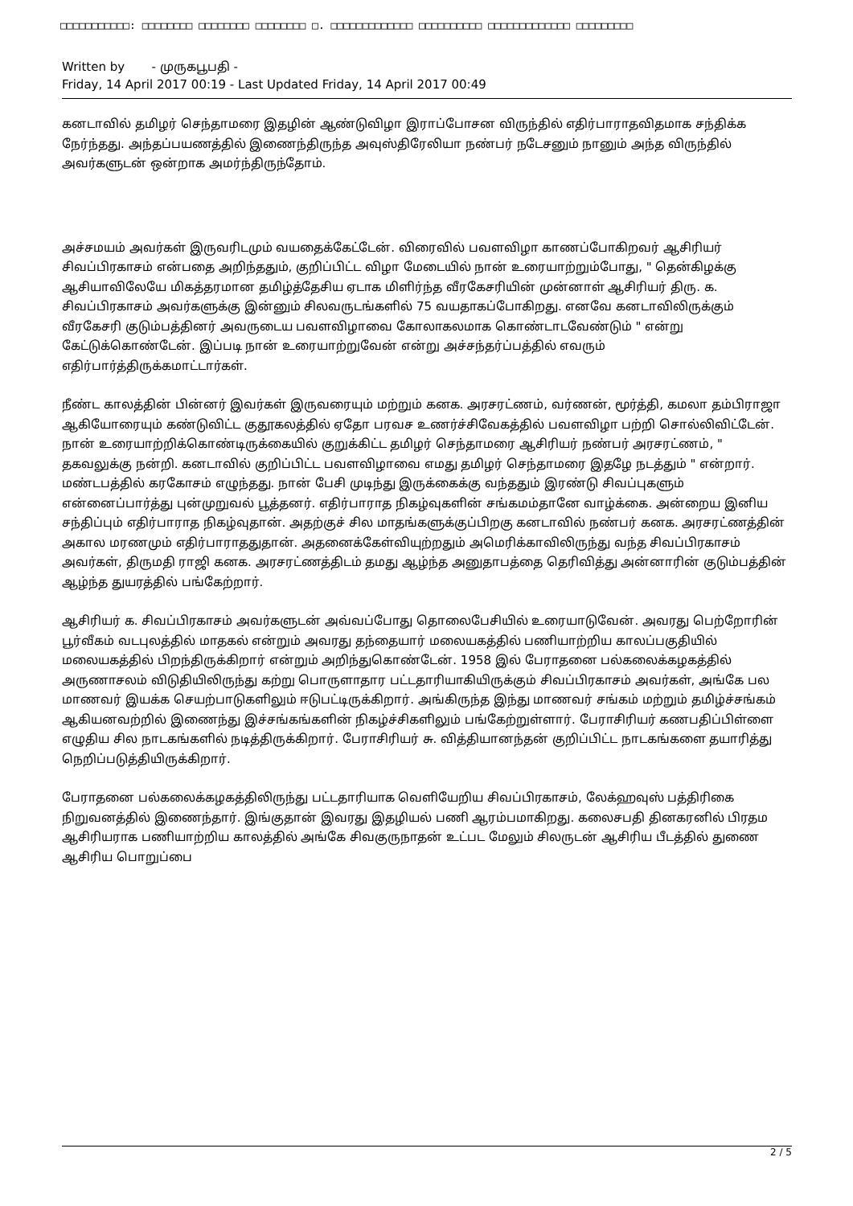□□□□□□□□□□□: □□□□□□□□ □□□□□□□□ □□□□□□□□ □. □□□□□□□□□□□□□ □□□□□□□□□□ □□□□□□□□□□□□□ □□□□□□□□□
Written by - முருகபூபதி -
Friday, 14 April 2017 00:19 - Last Updated Friday, 14 April 2017 00:49
கனடாவில் தமிழர் செந்தாமரை இதழின் ஆண்டுவிழா இராப்போசன விருந்தில் எதிர்பாராதவிதமாக சந்திக்க நேர்ந்தது. அந்தப்பயணத்தில் இணைந்திருந்த அவுஸ்திரேலியா நண்பர் நடேசனும் நானும் அந்த விருந்தில் அவர்களுடன் ஒன்றாக அமர்ந்திருந்தோம்.
அச்சமயம் அவர்கள் இருவரிடமும் வயதைக்கேட்டேன். விரைவில் பவளவிழா காணப்போகிறவர் ஆசிரியர் சிவப்பிரகாசம் என்பதை அறிந்ததும், குறிப்பிட்ட விழா மேடையில் நான் உரையாற்றும்போது, " தென்கிழக்கு ஆசியாவிலேயே மிகத்தரமான தமிழ்த்தேசிய ஏடாக மிளிர்ந்த வீரகேசரியின் முன்னாள் ஆசிரியர் திரு. க. சிவப்பிரகாசம் அவர்களுக்கு இன்னும் சிலவருடங்களில் 75 வயதாகப்போகிறது. எனவே கனடாவிலிருக்கும் வீரகேசரி குடும்பத்தினர் அவருடைய பவளவிழாவை கோலாகலமாக கொண்டாடவேண்டும் " என்று கேட்டுக்கொண்டேன். இப்படி நான் உரையாற்றுவேன் என்று அச்சந்தர்ப்பத்தில் எவரும் எதிர்பார்த்திருக்கமாட்டார்கள்.
நீண்ட காலத்தின் பின்னர் இவர்கள் இருவரையும் மற்றும் கனக. அரசரட்ணம், வர்ணன், மூர்த்தி, கமலா தம்பிராஜா ஆகியோரையும் கண்டுவிட்ட குதூகலத்தில் ஏதோ பரவச உணர்ச்சிவேகத்தில் பவளவிழா பற்றி சொல்லிவிட்டேன். நான் உரையாற்றிக்கொண்டிருக்கையில் குறுக்கிட்ட தமிழர் செந்தாமரை ஆசிரியர் நண்பர் அரசரட்ணம், " தகவலுக்கு நன்றி. கனடாவில் குறிப்பிட்ட பவளவிழாவை எமது தமிழர் செந்தாமரை இதழே நடத்தும் " என்றார். மண்டபத்தில் கரகோசம் எழுந்தது. நான் பேசி முடிந்து இருக்கைக்கு வந்ததும் இரண்டு சிவப்புகளும் என்னைப்பார்த்து புன்முறுவல் பூத்தனர். எதிர்பாராத நிகழ்வுகளின் சங்கமம்தானே வாழ்க்கை. அன்றைய இனிய சந்திப்பும் எதிர்பாராத நிகழ்வுதான். அதற்குச் சில மாதங்களுக்குப்பிறகு கனடாவில் நண்பர் கனக. அரசரட்ணத்தின் அகால மரணமும் எதிர்பாராததுதான். அதனைக்கேள்வியுற்றதும் அமெரிக்காவிலிருந்து வந்த சிவப்பிரகாசம் அவர்கள், திருமதி ராஜி கனக. அரசரட்ணத்திடம் தமது ஆழ்ந்த அனுதாபத்தை தெரிவித்து அன்னாரின் குடும்பத்தின் ஆழ்ந்த துயரத்தில் பங்கேற்றார்.
ஆசிரியர் க. சிவப்பிரகாசம் அவர்களுடன் அவ்வப்போது தொலைபேசியில் உரையாடுவேன். அவரது பெற்றோரின் பூர்வீகம் வடபுலத்தில் மாதகல் என்றும் அவரது தந்தையார் மலையகத்தில் பணியாற்றிய காலப்பகுதியில் மலையகத்தில் பிறந்திருக்கிறார் என்றும் அறிந்துகொண்டேன். 1958 இல் பேராதனை பல்கலைக்கழகத்தில் அருணாசலம் விடுதியிலிருந்து கற்று பொருளாதார பட்டதாரியாகியிருக்கும் சிவப்பிரகாசம் அவர்கள், அங்கே பல மாணவர் இயக்க செயற்பாடுகளிலும் ஈடுபட்டிருக்கிறார். அங்கிருந்த இந்து மாணவர் சங்கம் மற்றும் தமிழ்ச்சங்கம் ஆகியனவற்றில் இணைந்து இச்சங்கங்களின் நிகழ்ச்சிகளிலும் பங்கேற்றுள்ளார். பேராசிரியர் கணபதிப்பிள்ளை எழுதிய சில நாடகங்களில் நடித்திருக்கிறார். பேராசிரியர் சு. வித்தியானந்தன் குறிப்பிட்ட நாடகங்களை தயாரித்து நெறிப்படுத்தியிருக்கிறார்.
பேராதனை பல்கலைக்கழகத்திலிருந்து பட்டதாரியாக வெளியேறிய சிவப்பிரகாசம், லேக்ஹவுஸ் பத்திரிகை நிறுவனத்தில் இணைந்தார். இங்குதான் இவரது இதழியல் பணி ஆரம்பமாகிறது. கலைசபதி தினகரனில் பிரதம ஆசிரியராக பணியாற்றிய காலத்தில் அங்கே சிவகுருநாதன் உட்பட மேலும் சிலருடன் ஆசிரிய பீடத்தில் துணை ஆசிரிய பொறுப்பை
2 / 5